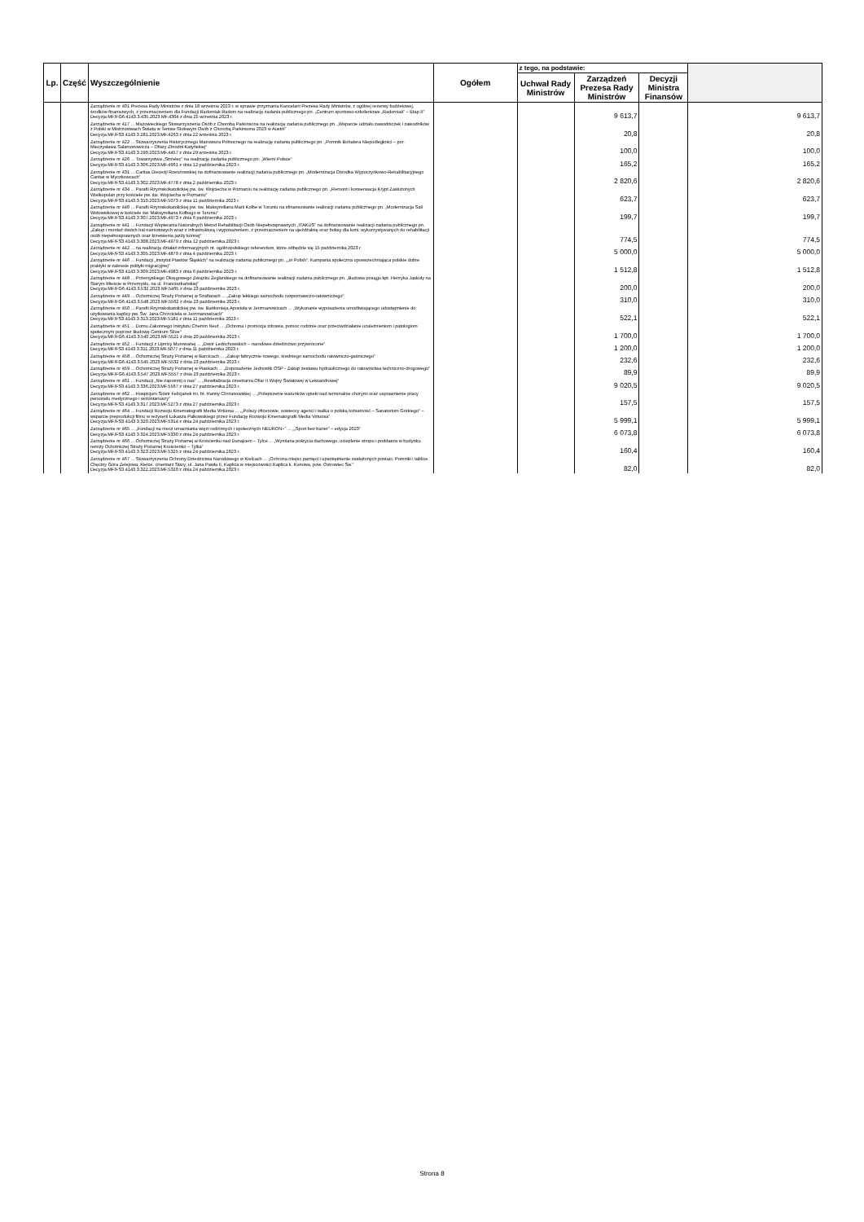| Lp. | Część | Wyszczególnienie | Ogółem | z tego, na podstawie: | | | |
| --- | --- | --- | --- | --- | --- | --- | --- |
| | | | | Uchwał Rady Ministrów | Zarządzeń Prezesa Rady Ministrów | Decyzji Ministra Finansów | |
| | | Zarządzenie nr 401 Prezesa Rady Ministrów z dnia 18 września 2023 r. w sprawie przyznania Kancelarii Prezesa Rady Ministrów, z ogólnej rezerwy budżetowej, środków finansowych, z przeznaczeniem dla Fundacji Radomiak Radom na realizację zadania publicznego pn. „Centrum sportowo-szkoleniowe „Radomiak” – Etap II” Decyzja MF/FG6.4143.3.435.2023.MF.4304 z dnia 25 września 2023 r. | | | 9 613,7 | | 9 613,7 |
| | | Zarządzenie nr 417 ... Mazowieckiego Stowarzyszenia Osób z Chorobą Parkinsona na realizację zadania publicznego pn. „Wsparcie udziału zawodniczek i zawodników z Polski w Mistrzostwach Świata w Tenisie Stołowym Osób z Chorobą Parkinsona 2023 w Austrii” Decyzja MF/FS3.4143.3.281.2023.MF.4263 z dnia 22 września 2023 r. | | | 20,8 | | 20,8 |
| | | Zarządzenie nr 422 ... Stowarzyszenia Historycznego Mazowsza Północnego na realizację zadania publicznego pn. „Pomnik Bohatera Niepodległości – por. Mieczysława Salamonowicza – Ofiary Zbrodni Katyńskiej” Decyzja MF/FS3.4143.3.290.2023.MF.4457 z dnia 29 września 2023 r. | | | 100,0 | | 100,0 |
| | | Zarządzenie nr 426 ... Towarzystwa „Strzelec” na realizację zadania publicznego pn. „Wierni Polsce” Decyzja MF/FS3.4143.3.306.2023.MF.4961 z dnia 12 października 2023 r. | | | 165,2 | | 165,2 |
| | | Zarządzenie nr 431 ... Caritas Diecezji Rzeszowskiej na dofinansowanie realizacji zadania publicznego pn. „Modernizacja Ośrodka Wypoczynkowo-Rehabilitacyjnego Caritas w Myczkowcach” Decyzja MF/FS3.4143.3.302.2023.MF.4778 z dnia 2 października 2023 r. | | | 2 820,6 | | 2 820,6 |
| | | Zarządzenie nr 434 ... Parafii Rzymskokatolickiej pw. św. Wojciecha w Poznaniu na realizację zadania publicznego pn. „Remont i konserwacja Krypt Zasłużonych Wielkopolan przy kościele pw. św. Wojciecha w Poznaniu” Decyzja MF/FS3.4143.3.310.2023.MF.5073 z dnia 11 października 2023 r. | | | 623,7 | | 623,7 |
| | | Zarządzenie nr 440 ... Parafii Rzymskokatolickiej pw. św. Maksymiliana Marii Kolbe w Toruniu na sfinansowanie realizacji zadania publicznego pn. „Modernizacja Sali Widowiskowej w kościele św. Maksymiliana Kolbego w Toruniu” Decyzja MF/FS3.4143.3.307.2023.MF.4973 z dnia 6 października 2023 r. | | | 199,7 | | 199,7 |
| | | Zarządzenie nr 441 ... Fundacji Wspierania Naturalnych Metod Rehabilitacji Osób Niepełnosprawnych „ITAKUS” na dofinansowanie realizacji zadania publicznego pn. „Zakup i montaż dwóch hal namiotowych wraz z infrastrukturą i wyposażeniem, z przeznaczeniem na ujeżdżalnię oraz boksy dla koni, wykorzystywanych do rehabilitacji osób niepełnosprawnych oraz krzewienia jazdy konnej” Decyzja MF/FS3.4143.3.308.2023.MF.4979 z dnia 12 października 2023 r. | | | 774,5 | | 774,5 |
| | | Zarządzenie nr 442 ... na realizację działań informacyjnych nt. ogólnopolskiego referendum, które odbędzie się 15 października 2023 r. Decyzja MF/FS3.4143.3.305.2023.MF.4879 z dnia 4 października 2023 r. | | | 5 000,0 | | 5 000,0 |
| | | Zarządzenie nr 446 ... Fundacji „Instytut Piastów Śląskich” na realizację zadania publicznego pn. „„in Polish”. Kampania społeczna upowszechniająca polskie dobre praktyki w zakresie polityki migracyjnej” Decyzja MF/FS3.4143.3.309.2023.MF.4983 z dnia 6 października 2023 r. | | | 1 512,8 | | 1 512,8 |
| | | Zarządzenie nr 448 ... Przemyskiego Okręgowego Związku Żeglarskiego na dofinansowanie realizacji zadania publicznego pn. „Budowa posągu kpt. Henryka Jaskuły na Starym Mieście w Przemyślu, na ul. Franciszkańskiej” Decyzja MF/FG6.4143.3.532.2023.MF.5465 z dnia 23 października 2023 r. | | | 200,0 | | 200,0 |
| | | Zarządzenie nr 449 ... Ochotniczej Straży Pożarnej w Szaflarach ... „Zakup lekkiego samochodu rozpoznawczo-ratowniczego” Decyzja MF/FG6.4143.3.548.2023.MF.5562 z dnia 23 października 2023 r. | | | 310,0 | | 310,0 |
| | | Zarządzenie nr 450 ... Parafii Rzymskokatolickiej pw. św. Bartłomieja Apostoła w Jerzmanowicach ... „Wykonanie wyposażenia umożliwiającego udostępnienie do użytkowania kaplicy pw. Św. Jana Chrzciciela w Jerzmanowicach” Decyzja MF/FS3.4143.3.313.2023.MF.5181 z dnia 11 października 2023 r. | | | 522,1 | | 522,1 |
| | | Zarządzenie nr 451 ... Domu Zakonnego Instytutu Chemin Neuf ... „Ochrona i promocja zdrowia, pomoc rodzinie oraz przeciwdziałanie uzależnieniom i patologiom społecznym poprzez Budowę Centrum Siloe” Decyzja MF/FG6.4143.3.540.2023.MF.5521 z dnia 20 października 2023 r. | | | 1 700,0 | | 1 700,0 |
| | | Zarządzenie nr 452 ... Fundacji z Lipnicy Murowanej ... „Dwór Ledóchowskich – narodowe dziedzictwo przywrócone” Decyzja MF/FS3.4143.3.311.2023.MF.5077 z dnia 11 października 2023 r. | | | 1 200,0 | | 1 200,0 |
| | | Zarządzenie nr 458 ... Ochotniczej Straży Pożarnej w Barcicach ... „Zakup fabrycznie nowego, średniego samochodu ratowniczo-gaśniczego” Decyzja MF/FG6.4143.3.545.2023.MF.5532 z dnia 23 października 2023 r. | | | 232,6 | | 232,6 |
| | | Zarządzenie nr 459 ... Ochotniczej Straży Pożarnej w Piaskach ... „Doposażenie Jednostki OSP - Zakup zestawu hydraulicznego do ratownictwa techniczno-drogowego” Decyzja MF/FG6.4143.3.547.2023.MF.5557 z dnia 23 października 2023 r. | | | 89,9 | | 89,9 |
| | | Zarządzenie nr 461 ... Fundacji „Nie zapomnij o nas” ... „Rewitalizacja cmentarza Ofiar II Wojny Światowej w Leksandrowej” Decyzja MF/FS3.4143.3.336.2023.MF.5567 z dnia 27 października 2023 r. | | | 9 020,5 | | 9 020,5 |
| | | Zarządzenie nr 462 ... Hospicjum Sióstr Felicjanek im. bł. Hanny Chrzanowskiej ... „Polepszenie warunków opieki nad terminalnie chorymi oraz usprawnienie pracy personelu medycznego i wolontariuszy” Decyzja MF/FS3.4143.3.317.2023.MF.5273 z dnia 27 października 2023 r. | | | 157,5 | | 157,5 |
| | | Zarządzenie nr 464 ... Fundacji Rozwoju Kinematografii Media Virtuosa ... „„Polscy oficerowie, sowieccy agenci i walka o polską tożsamość – Sanatorium Gorkiego” – wsparcie preprodukcji filmu w reżyserii Łukasza Palkowskiego przez Fundację Rozwoju Kinematografii Media Virtuosa” Decyzja MF/FS3.4143.3.320.2023.MF.5314 z dnia 24 października 2023 r. | | | 5 999,1 | | 5 999,1 |
| | | Zarządzenie nr 465 ... „Fundacji na rzecz umacniania więzi rodzinnych i społecznych NEURON+” ... „„Sport bez barier” – edycja 2023” Decyzja MF/FS3.4143.3.324.2023.MF.5330 z dnia 24 października 2023 r. | | | 6 073,8 | | 6 073,8 |
| | | Zarządzenie nr 466 ... Ochotniczej Straży Pożarnej w Krościenku nad Dunajcem – Tylce ... „Wymiana pokrycia dachowego, ocieplenie stropu i poddasza w budynku remizy Ochotniczej Straży Pożarnej Krościenko – Tylka” Decyzja MF/FS3.4143.3.323.2023.MF.5325 z dnia 24 października 2023 r. | | | 160,4 | | 160,4 |
| | | Zarządzenie nr 467 ... Stowarzyszenia Ochrony Dziedzictwa Narodowego w Kielcach ... „Ochrona miejsc pamięci i upamiętnienie zasłużonych postaci. Pomniki i tablice. Chęciny Góra Zelejowa; Kielce: cmentarz Stary, ul. Jana Pawła II, Kaplica w miejscowości Kaplica k. Kunowa, pow. Ostrowiec Św.” Decyzja MF/FS3.4143.3.322.2023.MF.5320 z dnia 24 października 2023 r. | | | 82,0 | | 82,0 |
Strona 8